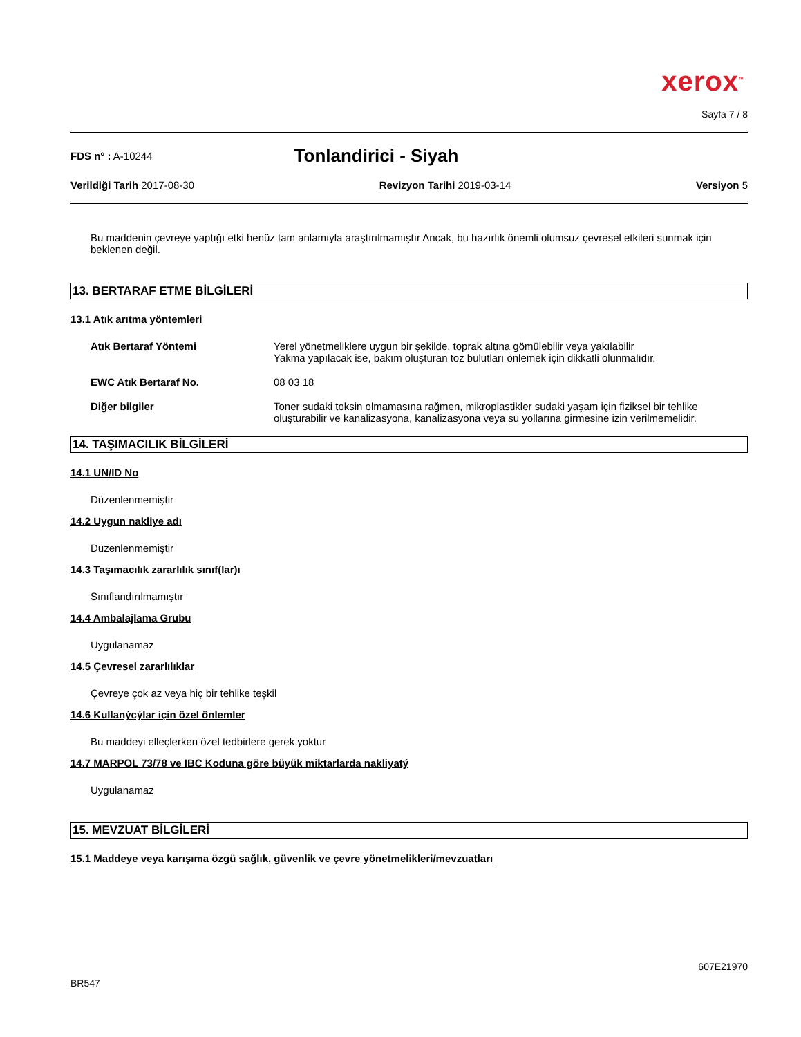xerox<sup>™</sup>
Sayfa 7 / 8
FDS n° : A-10244 Tonlandirici - Siyah
Verildiği Tarih 2017-08-30 Revizyon Tarihi 2019-03-14 Versiyon 5
Bu maddenin çevreye yaptığı etki henüz tam anlamıyla araştırılmamıştır Ancak, bu hazırlık önemli olumsuz çevresel etkileri sunmak için beklenen değil.
13. BERTARAF ETME BİLGİLERİ
13.1 Atık arıtma yöntemleri
Atık Bertaraf Yöntemi Yerel yönetmeliklere uygun bir şekilde, toprak altına gömülebilir veya yakılabilir
Yakma yapılacak ise, bakım oluşturan toz bulutları önlemek için dikkatli olunmalıdır.
EWC Atık Bertaraf No. 08 03 18
Diğer bilgiler Toner sudaki toksin olmamasına rağmen, mikroplastikler sudaki yaşam için fiziksel bir tehlike oluşturabilir ve kanalizasyona, kanalizasyona veya su yollarına girmesine izin verilmemelidir.
14. TAŞIMACILIK BİLGİLERİ
14.1 UN/ID No
Düzenlenmemiştir
14.2 Uygun nakliye adı
Düzenlenmemiştir
14.3 Taşımacılık zararlılık sınıf(lar)ı
Sınıflandırılmamıştır
14.4 Ambalajlama Grubu
Uygulanamaz
14.5 Çevresel zararlılıklar
Çevreye çok az veya hiç bir tehlike teşkil
14.6 Kullanýcýlar için özel önlemler
Bu maddeyi elleçlerken özel tedbirlere gerek yoktur
14.7 MARPOL 73/78 ve IBC Koduna göre büyük miktarlarda nakliyatý
Uygulanamaz
15. MEVZUAT BİLGİLERİ
15.1 Maddeye veya karışıma özgü sağlık, güvenlik ve çevre yönetmelikleri/mevzuatları
607E21970
BR547